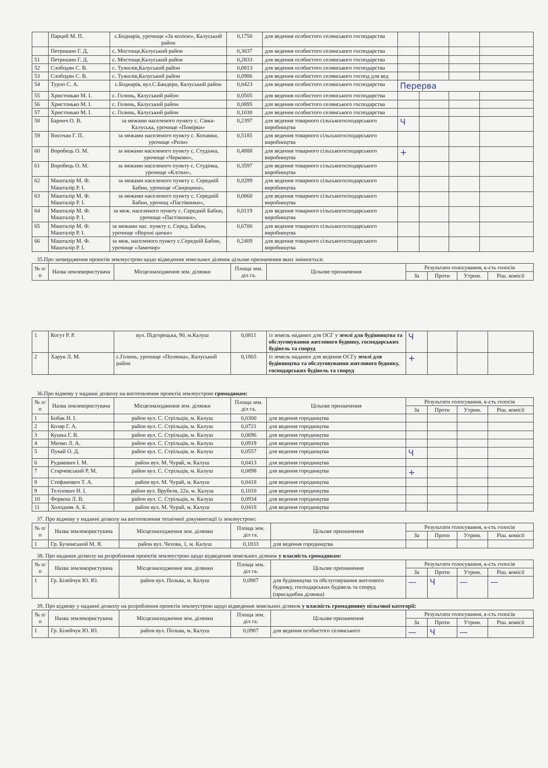| | Парцей М. П. | с.Боднарів, урочище «За колією», Калуський район | 0,1750 | для ведення особистого селянського господарства | | | | |
| | Петришин Г. Д, | с. Мостище,Калуський район | 0,3037 | для ведення особистого селянського господарства | | | | |
| 51 | Петришин Г. Д. | с. Мостище,Калуський район | 0,2833 | для ведення особистого селянського господарства | | | | |
| 52 | Слободян С. В. | с. Тужилів,Калуський район | 0,0813 | для ведення особистого селянського господарства | | | | |
| 53 | Слободян С. В. | с. Тужилів,Калуський район | 0,0986 | для ведення особистого селянського господ для вед | | | | |
| 54 | Турло С. А. | с.Боднарів, вул.С.Бандери, Калуський район | 0,0423 | для ведення особистого селянського господарства | Перерва | | | |
| 55 | Христонько М. І. | с. Голинь, Калуський район | 0,0505 | для ведення особистого селянського господарства | | | | |
| 56 | Христонько М. І. | с. Голинь, Калуський район | 0,0895 | для ведення особистого селянського господарства | | | | |
| 57 | Христонько М. І. | с. Голинь, Калуський район | 0,1030 | для ведення особистого селянського господарства | | | | |
| 58 | Барнич О. В. | за межами населеного пункту с. Сівка-Калуська, урочище «Помірки» | 0,2397 | для ведення товарного сільськогосподарського виробництва | Ч | | | |
| 59 | Височан Г. П. | за межами населеного пункту с. Копанки, урочище «Ризи» | 0,5185 | для ведення товарного сільськогосподарського виробництва | | | | |
| 60 | Воробець О. М. | за межами населеного пункту с. Студінка, урочище «Черково», | 0,4888 | для ведення товарного сільськогосподарського виробництва | + | | | |
| 61 | Воробець О. М. | за межами населеного пункту с. Студінка, урочище «Клітки», | 0,3597 | для ведення товарного сільськогосподарського виробництва | | | | |
| 62 | Машталір М. Ф. Машталір Р. І. | за межами населеного пункту с. Середній Бабин, урочище «Свирщина», | 0,0289 | для ведення товарного сільськогосподарського виробництва | | | | |
| 63 | Машталір М. Ф. Машталір Р. І. | за межами населеного пункту с. Середній Бабин, урочищ «Пастівники», | 0,0860 | для ведення товарного сільськогосподарського виробництва | | | | |
| 64 | Машталір М. Ф. Машталір Р. І. | за меж. населеного пункту с. Середній Бабин, урочище «Пастівники», | 0,0119 | для ведення товарного сільськогосподарського виробництва | | | | |
| 65 | Машталір М. Ф. Машталір Р. І. | за межами нас. пункту с. Серед. Бабин, урочище «Верхні цапки» | 0,6700 | для ведення товарного сільськогосподарського виробництва | | | | |
| 66 | Машталір М. Ф. Машталір Р. І. | за меж. населеного пункту с.Середній Бабин, урочище «Замочир» | 0,2409 | для ведення товарного сільськогосподарського виробництва | | | | |
35.Про затвердження проектів землеустрою щодо відведення земельних ділянок цільове призначення яких змінюється:
| № п/п | Назва землекористувача | Місцезнаходження зем. ділянки | Площа зем. діл га. | Цільове призначення | Результати голосування, к-сть голосів | | | |
| --- | --- | --- | --- | --- | --- | --- | --- | --- |
| | | | | | За | Проти | Утрим. | Ріш. комісії |
| 1 | Когут Р. Р. | вул. Підгорецька, 90, м.Калуш | 0,0811 | із земель наданих для ОСГ у землі для будівництва та обслуговування житлового будинку, господарських будівель та споруд | Ч | | | |
| 2 | Харук Л. М. | с.Голинь, урочище «Полянка», Калуський район | 0,1865 | із земель наданих для ведення ОСГу землі для будівництва та обслуговування житлового будинку, господарських будівель та споруд | + | | | |
36.Про відмову у наданні дозволу на виготовлення проектів землеустрою громадянам:
| № п/п | Назва землекористувача | Місцезнаходження зем. ділянки | Площа зем. діл га. | Цільове призначення | Результати голосування, к-сть голосів | | | |
| --- | --- | --- | --- | --- | --- | --- | --- | --- |
| | | | | | За | Проти | Утрим. | Ріш. комісії |
| 1 | Бобак Н. І. | район вул. С. Стрільців, м. Калуш | 0,0300 | для ведення городництва | | | | |
| 2 | Козяр Г. А. | район вул. С. Стрільців, м. Калуш | 0,0721 | для ведення городництва | | | | |
| 3 | Кушка Г. В. | район вул. С. Стрільців, м. Калуш | 0,0696 | для ведення городництва | | | | |
| 4 | Мичко Л. А. | район вул. С. Стрільців, м. Калуш | 0,0919 | для ведення городництва | | | | |
| 5 | Пукай О. Д. | район вул. С. Стрільців, м. Калуш | 0,0557 | для ведення городництва | Ч | | | |
| 6 | Рудакевич І. М. | район вул. М. Чурай, м. Калуш | 0,0413 | для ведення городництва | | | | |
| 7 | Старчевський Р. М. | район вул. С. Стрільців, м. Калуш | 0,0898 | для ведення городництва | + | | | |
| 8 | Стефанович Т. А. | район вул. М. Чурай, м. Калуш | 0,0418 | для ведення городництва | | | | |
| 9 | Теліхович Н. І. | район вул. Врубеля, 22а, м. Калуш | 0,1010 | для ведення городництва | | | | |
| 10 | Форкош Л. В. | район вул. С. Стрільців, м. Калуш | 0,0934 | для ведення городництва | | | | |
| 11 | Холодняк А. Б. | район вул. М. Чурай, м. Калуш | 0,0418 | для ведення городництва | | | | |
37. Про відмову у наданні дозволу на виготовлення технічної документації із землеустрою:
| № п/п | Назва землекористувача | Місцезнаходження зем. ділянки | Площа зем. діл га. | Цільове призначення | Результати голосування, к-сть голосів | | | |
| --- | --- | --- | --- | --- | --- | --- | --- | --- |
| | | | | | За | Проти | Утрим. | Ріш. комісії |
| 1 | Гр. Бучинський М. Я. | район вул. Чехова, 1, м. Калуш | 0,1833 | для ведення городництва | | | | |
38. Про надання дозволу на розроблення проектів землеустрою щодо відведення земельних ділянок у власність громадянам:
| № п/п | Назва землекористувача | Місцезнаходження зем. ділянки | Площа зем. діл га. | Цільове призначення | Результати голосування, к-сть голосів | | | |
| --- | --- | --- | --- | --- | --- | --- | --- | --- |
| | | | | | За | Проти | Утрим. | Ріш. комісії |
| 1 | Гр. Білейчук Ю. Ю. | район вул. Польва, м. Калуш | 0,0987 | для будівництва та обслуговування житлового будинку, господарських будівель та споруд (присадибна ділянка) | — | Ч | — | — |
39. Про відмову у наданні дозволу на розроблення проектів землеустрою щодо відведення земельних ділянок у власність громадянину пільгової категорії:
| № п/п | Назва землекористувача | Місцезнаходження зем. ділянки | Площа зем. діл га. | Цільове призначення | Результати голосування, к-сть голосів | | | |
| --- | --- | --- | --- | --- | --- | --- | --- | --- |
| | | | | | За | Проти | Утрим. | Ріш. комісії |
| 1 | Гр. Білейчук Ю. Ю. | район вул. Польва, м. Калуш | 0,0987 | для ведення особистого селянського | — | Ч | — | |